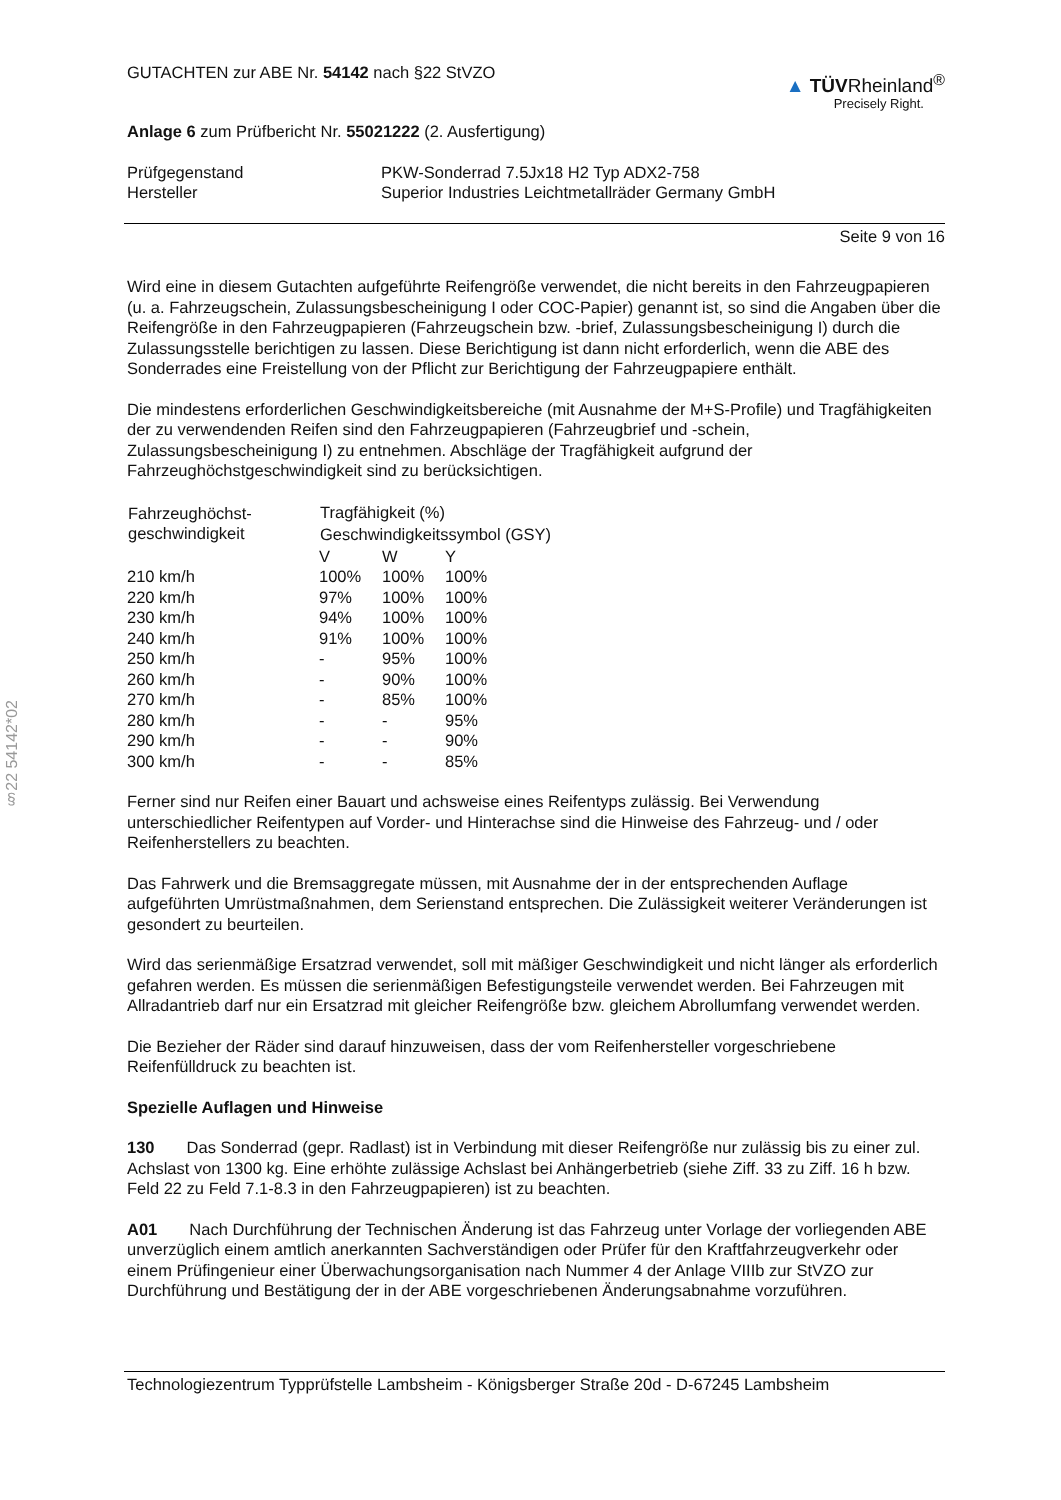§22 54142*02
GUTACHTEN zur ABE Nr. 54142 nach §22 StVZO
▲ TÜVRheinland<sup>®</sup>
Precisely Right.
Anlage 6 zum Prüfbericht Nr. 55021222 (2. Ausfertigung)
| Prüfgegenstand | PKW-Sonderrad 7.5Jx18 H2 Typ ADX2-758 |
| Hersteller | Superior Industries Leichtmetallräder Germany GmbH |
Seite 9 von 16
Wird eine in diesem Gutachten aufgeführte Reifengröße verwendet, die nicht bereits in den Fahrzeugpapieren (u. a. Fahrzeugschein, Zulassungsbescheinigung I oder COC-Papier) genannt ist, so sind die Angaben über die Reifengröße in den Fahrzeugpapieren (Fahrzeugschein bzw. -brief, Zulassungsbescheinigung I) durch die Zulassungsstelle berichtigen zu lassen. Diese Berichtigung ist dann nicht erforderlich, wenn die ABE des Sonderrades eine Freistellung von der Pflicht zur Berichtigung der Fahrzeugpapiere enthält.
Die mindestens erforderlichen Geschwindigkeitsbereiche (mit Ausnahme der M+S-Profile) und Tragfähigkeiten der zu verwendenden Reifen sind den Fahrzeugpapieren (Fahrzeugbrief und -schein, Zulassungsbescheinigung I) zu entnehmen. Abschläge der Tragfähigkeit aufgrund der Fahrzeughöchstgeschwindigkeit sind zu berücksichtigen.
| Fahrzeughöchst- geschwindigkeit | Tragfähigkeit (%) | | |
| --- | --- | --- | --- |
| | Geschwindigkeitssymbol (GSY) | | |
| | V | W | Y |
| 210 km/h | 100% | 100% | 100% |
| 220 km/h | 97% | 100% | 100% |
| 230 km/h | 94% | 100% | 100% |
| 240 km/h | 91% | 100% | 100% |
| 250 km/h | - | 95% | 100% |
| 260 km/h | - | 90% | 100% |
| 270 km/h | - | 85% | 100% |
| 280 km/h | - | - | 95% |
| 290 km/h | - | - | 90% |
| 300 km/h | - | - | 85% |
Ferner sind nur Reifen einer Bauart und achsweise eines Reifentyps zulässig. Bei Verwendung unterschiedlicher Reifentypen auf Vorder- und Hinterachse sind die Hinweise des Fahrzeug- und / oder Reifenherstellers zu beachten.
Das Fahrwerk und die Bremsaggregate müssen, mit Ausnahme der in der entsprechenden Auflage aufgeführten Umrüstmaßnahmen, dem Serienstand entsprechen. Die Zulässigkeit weiterer Veränderungen ist gesondert zu beurteilen.
Wird das serienmäßige Ersatzrad verwendet, soll mit mäßiger Geschwindigkeit und nicht länger als erforderlich gefahren werden. Es müssen die serienmäßigen Befestigungsteile verwendet werden. Bei Fahrzeugen mit Allradantrieb darf nur ein Ersatzrad mit gleicher Reifengröße bzw. gleichem Abrollumfang verwendet werden.
Die Bezieher der Räder sind darauf hinzuweisen, dass der vom Reifenhersteller vorgeschriebene Reifenfülldruck zu beachten ist.
Spezielle Auflagen und Hinweise
130 Das Sonderrad (gepr. Radlast) ist in Verbindung mit dieser Reifengröße nur zulässig bis zu einer zul. Achslast von 1300 kg. Eine erhöhte zulässige Achslast bei Anhängerbetrieb (siehe Ziff. 33 zu Ziff. 16 h bzw. Feld 22 zu Feld 7.1-8.3 in den Fahrzeugpapieren) ist zu beachten.
A01 Nach Durchführung der Technischen Änderung ist das Fahrzeug unter Vorlage der vorliegenden ABE unverzüglich einem amtlich anerkannten Sachverständigen oder Prüfer für den Kraftfahrzeugverkehr oder einem Prüfingenieur einer Überwachungsorganisation nach Nummer 4 der Anlage VIIIb zur StVZO zur Durchführung und Bestätigung der in der ABE vorgeschriebenen Änderungsabnahme vorzuführen.
Technologiezentrum Typprüfstelle Lambsheim - Königsberger Straße 20d - D-67245 Lambsheim